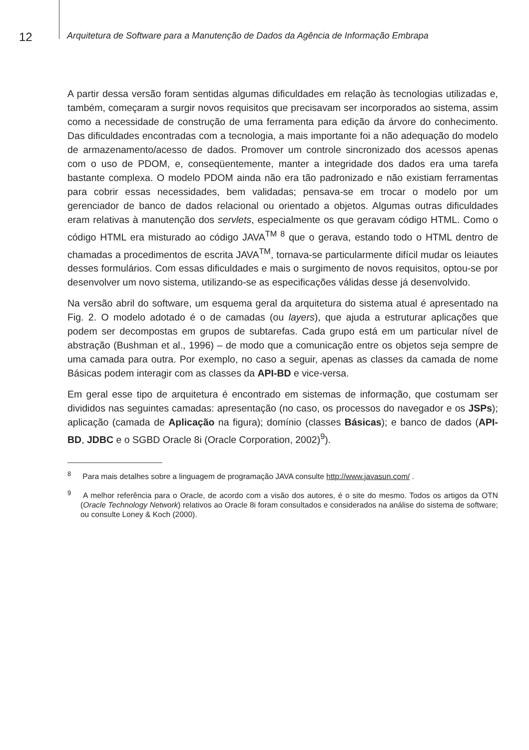12
Arquitetura de Software para a Manutenção de Dados da Agência de Informação Embrapa
A partir dessa versão foram sentidas algumas dificuldades em relação às tecnologias utilizadas e, também, começaram a surgir novos requisitos que precisavam ser incorporados ao sistema, assim como a necessidade de construção de uma ferramenta para edição da árvore do conhecimento. Das dificuldades encontradas com a tecnologia, a mais importante foi a não adequação do modelo de armazenamento/acesso de dados. Promover um controle sincronizado dos acessos apenas com o uso de PDOM, e, conseqüentemente, manter a integridade dos dados era uma tarefa bastante complexa. O modelo PDOM ainda não era tão padronizado e não existiam ferramentas para cobrir essas necessidades, bem validadas; pensava-se em trocar o modelo por um gerenciador de banco de dados relacional ou orientado a objetos. Algumas outras dificuldades eram relativas à manutenção dos servlets, especialmente os que geravam código HTML. Como o código HTML era misturado ao código JAVA<sup>TM 8</sup> que o gerava, estando todo o HTML dentro de chamadas a procedimentos de escrita JAVA<sup>TM</sup>, tornava-se particularmente difícil mudar os leiautes desses formulários. Com essas dificuldades e mais o surgimento de novos requisitos, optou-se por desenvolver um novo sistema, utilizando-se as especificações válidas desse já desenvolvido.
Na versão abril do software, um esquema geral da arquitetura do sistema atual é apresentado na Fig. 2. O modelo adotado é o de camadas (ou layers), que ajuda a estruturar aplicações que podem ser decompostas em grupos de subtarefas. Cada grupo está em um particular nível de abstração (Bushman et al., 1996) – de modo que a comunicação entre os objetos seja sempre de uma camada para outra. Por exemplo, no caso a seguir, apenas as classes da camada de nome Básicas podem interagir com as classes da API-BD e vice-versa.
Em geral esse tipo de arquitetura é encontrado em sistemas de informação, que costumam ser divididos nas seguintes camadas: apresentação (no caso, os processos do navegador e os JSPs); aplicação (camada de Aplicação na figura); domínio (classes Básicas); e banco de dados (API-BD, JDBC e o SGBD Oracle 8i (Oracle Corporation, 2002)<sup>9</sup>).
<sup>8</sup> Para mais detalhes sobre a linguagem de programação JAVA consulte http://www.javasun.com/ .
<sup>9</sup> A melhor referência para o Oracle, de acordo com a visão dos autores, é o site do mesmo. Todos os artigos da OTN (Oracle Technology Network) relativos ao Oracle 8i foram consultados e considerados na análise do sistema de software; ou consulte Loney & Koch (2000).